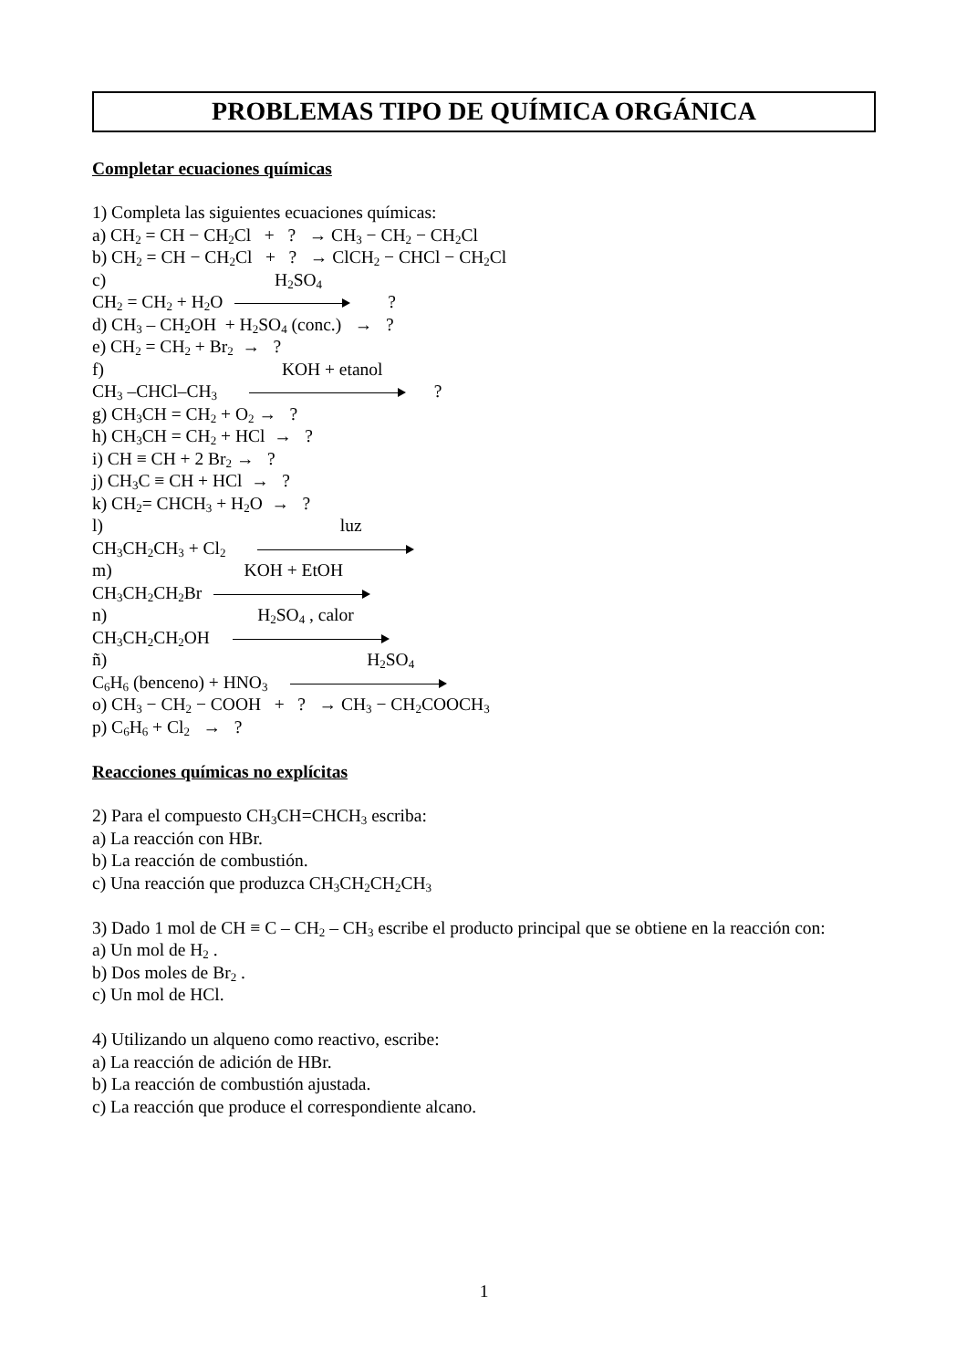PROBLEMAS TIPO DE QUÍMICA ORGÁNICA
Completar ecuaciones químicas
1) Completa las siguientes ecuaciones químicas:
a) CH<sub>2</sub> = CH − CH<sub>2</sub>Cl + ? → CH<sub>3</sub> − CH<sub>2</sub> − CH<sub>2</sub>Cl
b) CH<sub>2</sub> = CH − CH<sub>2</sub>Cl + ? → ClCH<sub>2</sub> − CHCl − CH<sub>2</sub>Cl
c) H<sub>2</sub>SO<sub>4</sub>
CH<sub>2</sub> = CH<sub>2</sub> + H<sub>2</sub>O ?
d) CH<sub>3</sub> – CH<sub>2</sub>OH + H<sub>2</sub>SO<sub>4</sub> (conc.) → ?
e) CH<sub>2</sub> = CH<sub>2</sub> + Br<sub>2</sub> → ?
f) KOH + etanol
CH<sub>3</sub> –CHCl–CH<sub>3</sub> ?
g) CH<sub>3</sub>CH = CH<sub>2</sub> + O<sub>2</sub> → ?
h) CH<sub>3</sub>CH = CH<sub>2</sub> + HCl → ?
i) CH ≡ CH + 2 Br<sub>2</sub> → ?
j) CH<sub>3</sub>C ≡ CH + HCl → ?
k) CH<sub>2</sub>= CHCH<sub>3</sub> + H<sub>2</sub>O → ?
l) luz
CH<sub>3</sub>CH<sub>2</sub>CH<sub>3</sub> + Cl<sub>2</sub>
m) KOH + EtOH
CH<sub>3</sub>CH<sub>2</sub>CH<sub>2</sub>Br
n) H<sub>2</sub>SO<sub>4</sub> , calor
CH<sub>3</sub>CH<sub>2</sub>CH<sub>2</sub>OH
ñ) H<sub>2</sub>SO<sub>4</sub>
C<sub>6</sub>H<sub>6</sub> (benceno) + HNO<sub>3</sub>
o) CH<sub>3</sub> − CH<sub>2</sub> − COOH + ? → CH<sub>3</sub> − CH<sub>2</sub>COOCH<sub>3</sub>
p) C<sub>6</sub>H<sub>6</sub> + Cl<sub>2</sub> → ?
Reacciones químicas no explícitas
2) Para el compuesto CH<sub>3</sub>CH=CHCH<sub>3</sub> escriba:
a) La reacción con HBr.
b) La reacción de combustión.
c) Una reacción que produzca CH<sub>3</sub>CH<sub>2</sub>CH<sub>2</sub>CH<sub>3</sub>
3) Dado 1 mol de CH ≡ C – CH<sub>2</sub> – CH<sub>3</sub> escribe el producto principal que se obtiene en la reacción con:
a) Un mol de H<sub>2</sub> .
b) Dos moles de Br<sub>2</sub> .
c) Un mol de HCl.
4) Utilizando un alqueno como reactivo, escribe:
a) La reacción de adición de HBr.
b) La reacción de combustión ajustada.
c) La reacción que produce el correspondiente alcano.
1